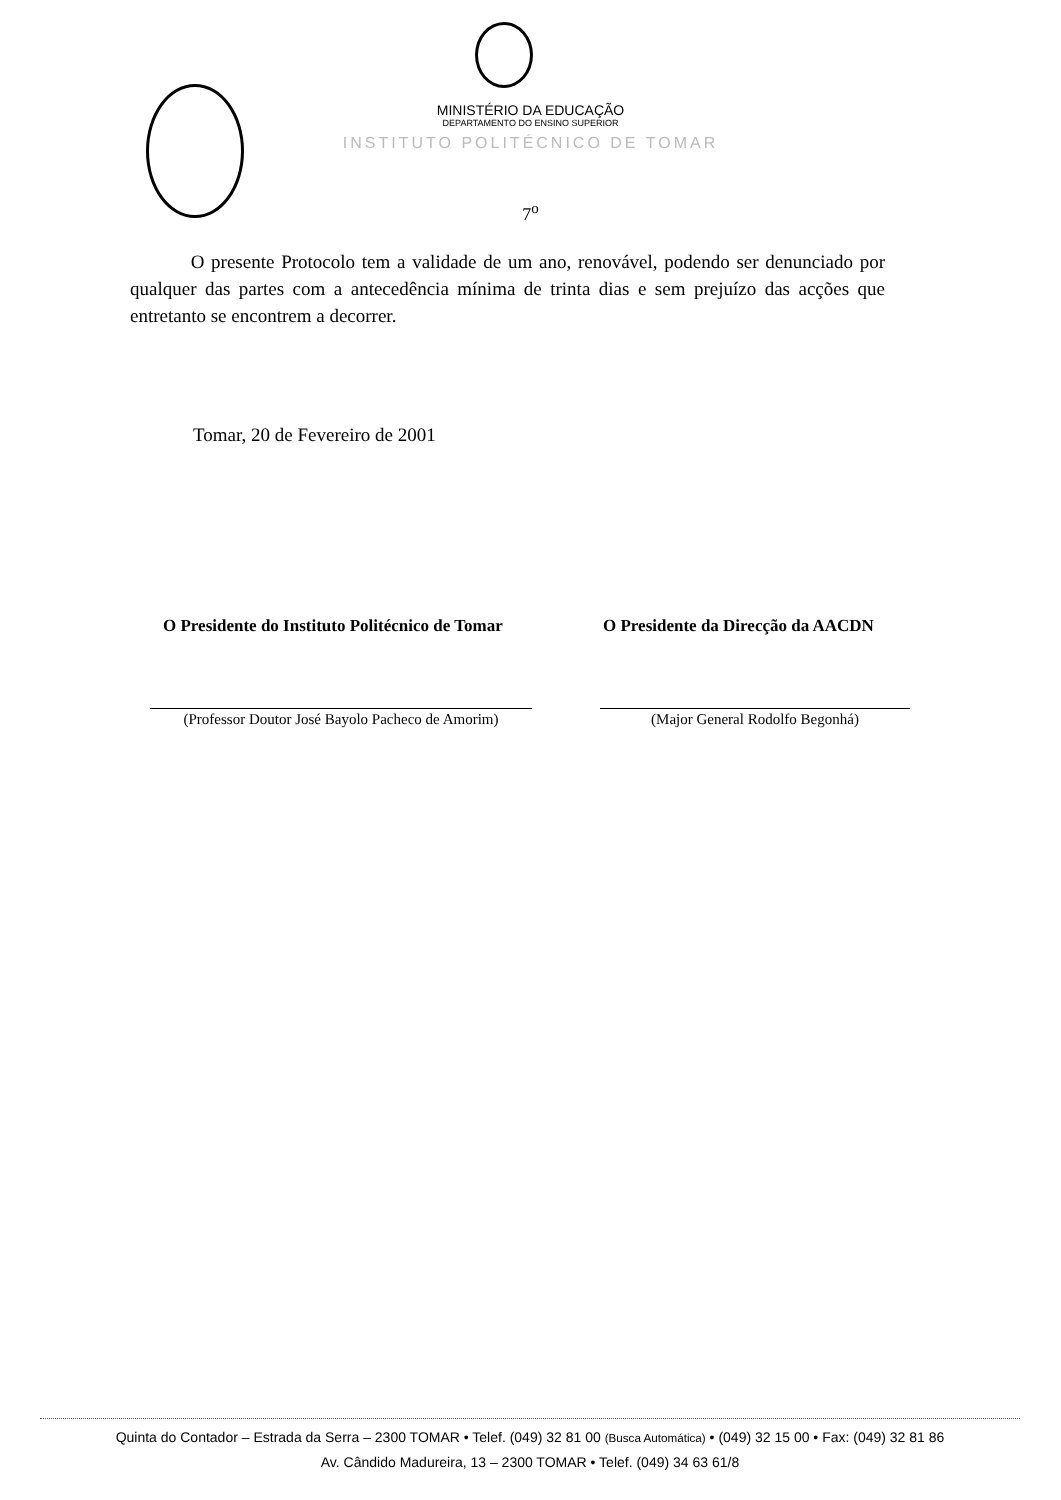MINISTÉRIO DA EDUCAÇÃO
DEPARTAMENTO DO ENSINO SUPERIOR
INSTITUTO POLITÉCNICO DE TOMAR
7<sup>o</sup>
O presente Protocolo tem a validade de um ano, renovável, podendo ser denunciado por qualquer das partes com a antecedência mínima de trinta dias e sem prejuízo das acções que entretanto se encontrem a decorrer.
Tomar, 20 de Fevereiro de 2001
O Presidente do Instituto Politécnico de Tomar
O Presidente da Direcção da AACDN
(Professor Doutor José Bayolo Pacheco de Amorim)
(Major General Rodolfo Begonhá)
Quinta do Contador – Estrada da Serra – 2300 TOMAR • Telef. (049) 32 81 00 (Busca Automática) • (049) 32 15 00 • Fax: (049) 32 81 86
Av. Cândido Madureira, 13 – 2300 TOMAR • Telef. (049) 34 63 61/8